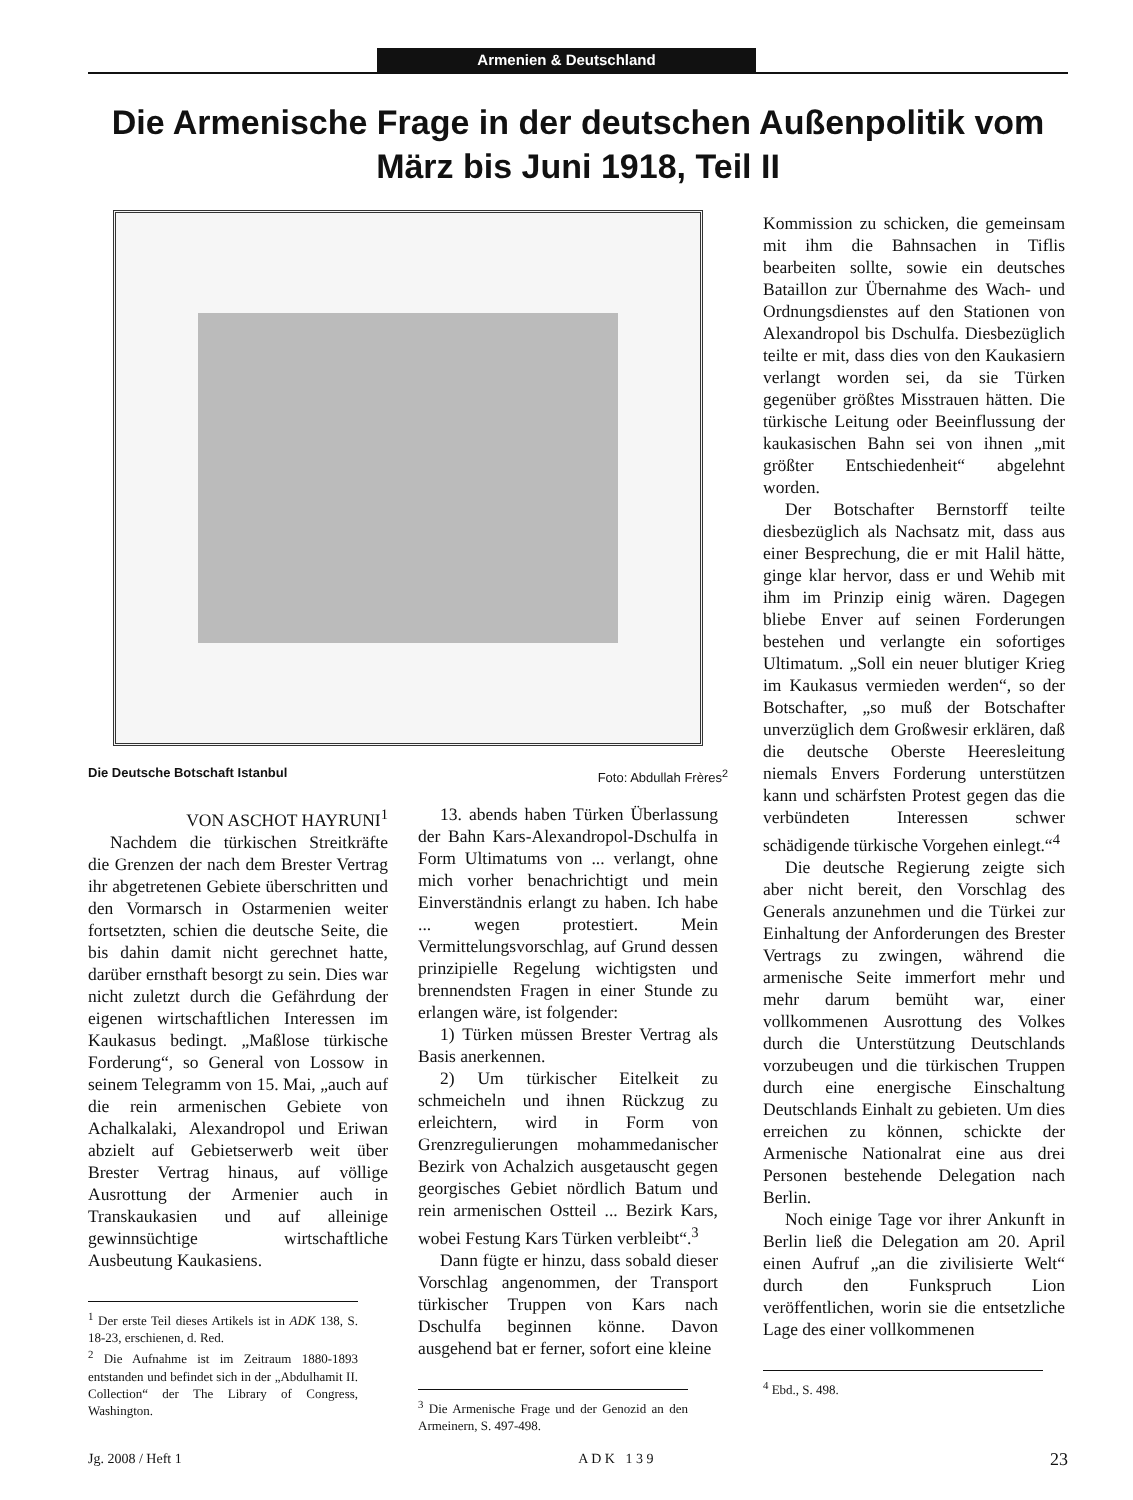Armenien & Deutschland
Die Armenische Frage in der deutschen Außenpolitik vom März bis Juni 1918, Teil II
Die Deutsche Botschaft Istanbul Foto: Abdullah Frères<sup>2</sup>
VON ASCHOT HAYRUNI<sup>1</sup>
Nachdem die türkischen Streitkräfte die Grenzen der nach dem Brester Vertrag ihr abgetretenen Gebiete überschritten und den Vormarsch in Ostarmenien weiter fortsetzten, schien die deutsche Seite, die bis dahin damit nicht gerechnet hatte, darüber ernsthaft besorgt zu sein. Dies war nicht zuletzt durch die Gefährdung der eigenen wirtschaftlichen Interessen im Kaukasus bedingt. „Maßlose türkische Forderung“, so General von Lossow in seinem Telegramm von 15. Mai, „auch auf die rein armenischen Gebiete von Achalkalaki, Alexandropol und Eriwan abzielt auf Gebietserwerb weit über Brester Vertrag hinaus, auf völlige Ausrottung der Armenier auch in Transkaukasien und auf alleinige gewinnsüchtige wirtschaftliche Ausbeutung Kaukasiens.
<sup>1</sup> Der erste Teil dieses Artikels ist in ADK 138, S. 18-23, erschienen, d. Red.
<sup>2</sup> Die Aufnahme ist im Zeitraum 1880-1893 entstanden und befindet sich in der „Abdulhamit II. Collection“ der The Library of Congress, Washington.
13. abends haben Türken Überlassung der Bahn Kars-Alexandropol-Dschulfa in Form Ultimatums von ... verlangt, ohne mich vorher benachrichtigt und mein Einverständnis erlangt zu haben. Ich habe ... wegen protestiert. Mein Vermittelungsvorschlag, auf Grund dessen prinzipielle Regelung wichtigsten und brennendsten Fragen in einer Stunde zu erlangen wäre, ist folgender:
1) Türken müssen Brester Vertrag als Basis anerkennen.
2) Um türkischer Eitelkeit zu schmeicheln und ihnen Rückzug zu erleichtern, wird in Form von Grenzregulierungen mohammedanischer Bezirk von Achalzich ausgetauscht gegen georgisches Gebiet nördlich Batum und rein armenischen Ostteil ... Bezirk Kars, wobei Festung Kars Türken verbleibt“.<sup>3</sup>
Dann fügte er hinzu, dass sobald dieser Vorschlag angenommen, der Transport türkischer Truppen von Kars nach Dschulfa beginnen könne. Davon ausgehend bat er ferner, sofort eine kleine
<sup>3</sup> Die Armenische Frage und der Genozid an den Armeinern, S. 497-498.
Kommission zu schicken, die gemeinsam mit ihm die Bahnsachen in Tiflis bearbeiten sollte, sowie ein deutsches Bataillon zur Übernahme des Wach- und Ordnungsdienstes auf den Stationen von Alexandropol bis Dschulfa. Diesbezüglich teilte er mit, dass dies von den Kaukasiern verlangt worden sei, da sie Türken gegenüber größtes Misstrauen hätten. Die türkische Leitung oder Beeinflussung der kaukasischen Bahn sei von ihnen „mit größter Entschiedenheit“ abgelehnt worden.
Der Botschafter Bernstorff teilte diesbezüglich als Nachsatz mit, dass aus einer Besprechung, die er mit Halil hätte, ginge klar hervor, dass er und Wehib mit ihm im Prinzip einig wären. Dagegen bliebe Enver auf seinen Forderungen bestehen und verlangte ein sofortiges Ultimatum. „Soll ein neuer blutiger Krieg im Kaukasus vermieden werden“, so der Botschafter, „so muß der Botschafter unverzüglich dem Großwesir erklären, daß die deutsche Oberste Heeresleitung niemals Envers Forderung unterstützen kann und schärfsten Protest gegen das die verbündeten Interessen schwer schädigende türkische Vorgehen einlegt.“<sup>4</sup>
Die deutsche Regierung zeigte sich aber nicht bereit, den Vorschlag des Generals anzunehmen und die Türkei zur Einhaltung der Anforderungen des Brester Vertrags zu zwingen, während die armenische Seite immerfort mehr und mehr darum bemüht war, einer vollkommenen Ausrottung des Volkes durch die Unterstützung Deutschlands vorzubeugen und die türkischen Truppen durch eine energische Einschaltung Deutschlands Einhalt zu gebieten. Um dies erreichen zu können, schickte der Armenische Nationalrat eine aus drei Personen bestehende Delegation nach Berlin.
Noch einige Tage vor ihrer Ankunft in Berlin ließ die Delegation am 20. April einen Aufruf „an die zivilisierte Welt“ durch den Funkspruch Lion veröffentlichen, worin sie die entsetzliche Lage des einer vollkommenen
<sup>4</sup> Ebd., S. 498.
Jg. 2008 / Heft 1 A D K 1 3 9 23